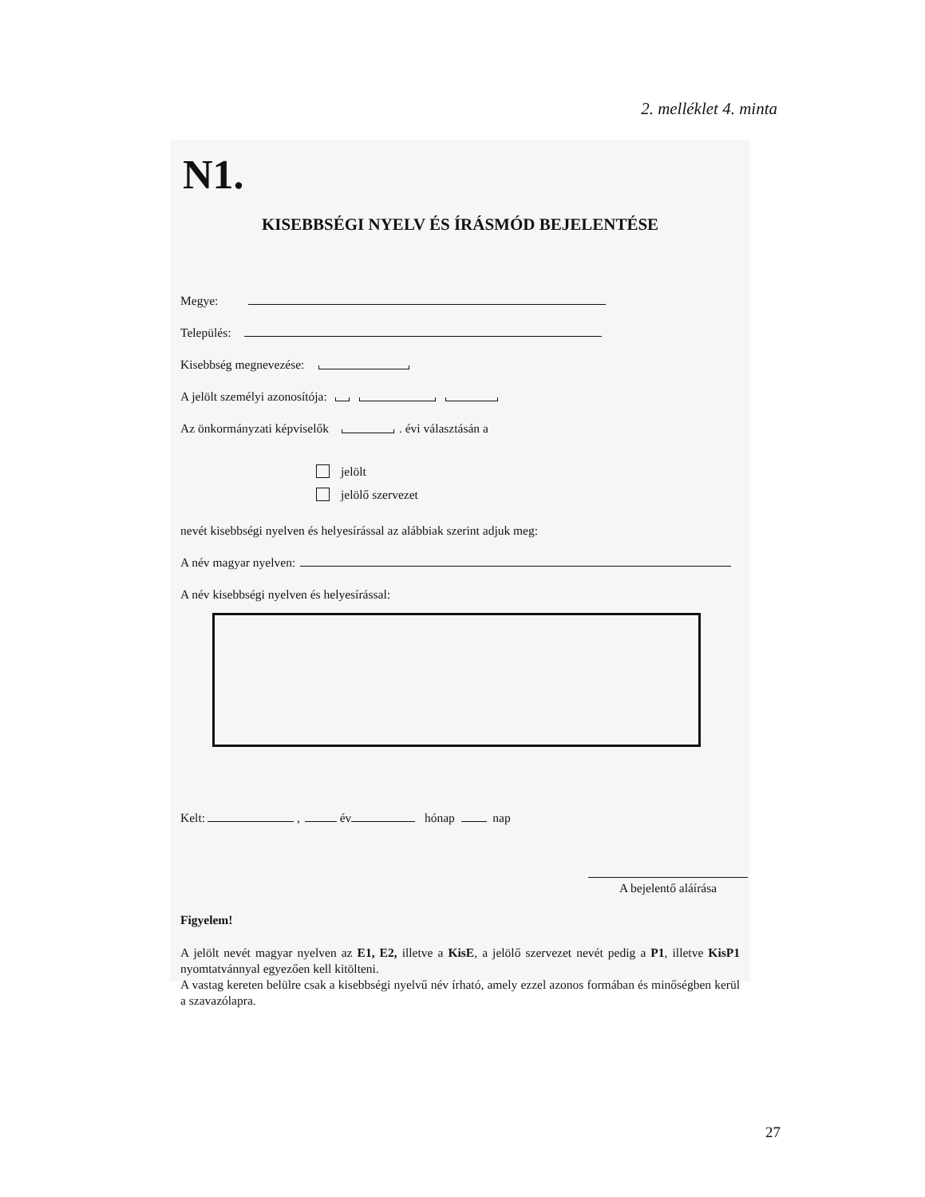2. melléklet 4. minta
N1.
KISEBBSÉGI NYELV ÉS ÍRÁSMÓD BEJELENTÉSE
Megye:
Település:
Kisebbség megnevezése:
A jelölt személyi azonosítója:
Az önkormányzati képviselők . évi választásán a
jelölt
jelölő szervezet
nevét kisebbségi nyelven és helyesírással az alábbiak szerint adjuk meg:
A név magyar nyelven:
A név kisebbségi nyelven és helyesírással:
Kelt: , év hónap nap
A bejelentő aláírása
Figyelem!
A jelölt nevét magyar nyelven az E1, E2, illetve a KisE, a jelölő szervezet nevét pedig a P1, illetve KisP1 nyomtatvánnyal egyezően kell kitölteni.
A vastag kereten belülre csak a kisebbségi nyelvű név írható, amely ezzel azonos formában és minőségben kerül a szavazólapra.
27